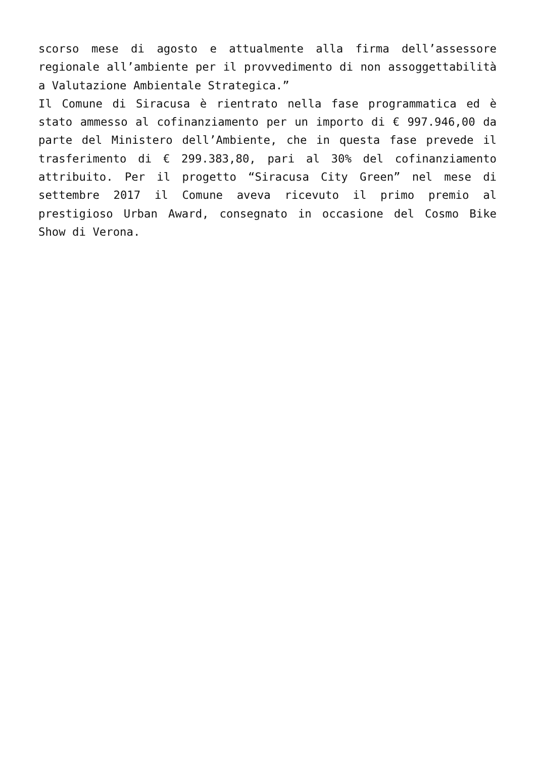scorso mese di agosto e attualmente alla firma dell’assessore regionale all’ambiente per il provvedimento di non assoggettabilità a Valutazione Ambientale Strategica.”
Il Comune di Siracusa è rientrato nella fase programmatica ed è stato ammesso al cofinanziamento per un importo di € 997.946,00 da parte del Ministero dell’Ambiente, che in questa fase prevede il trasferimento di € 299.383,80, pari al 30% del cofinanziamento attribuito. Per il progetto “Siracusa City Green” nel mese di settembre 2017 il Comune aveva ricevuto il primo premio al prestigioso Urban Award, consegnato in occasione del Cosmo Bike Show di Verona.